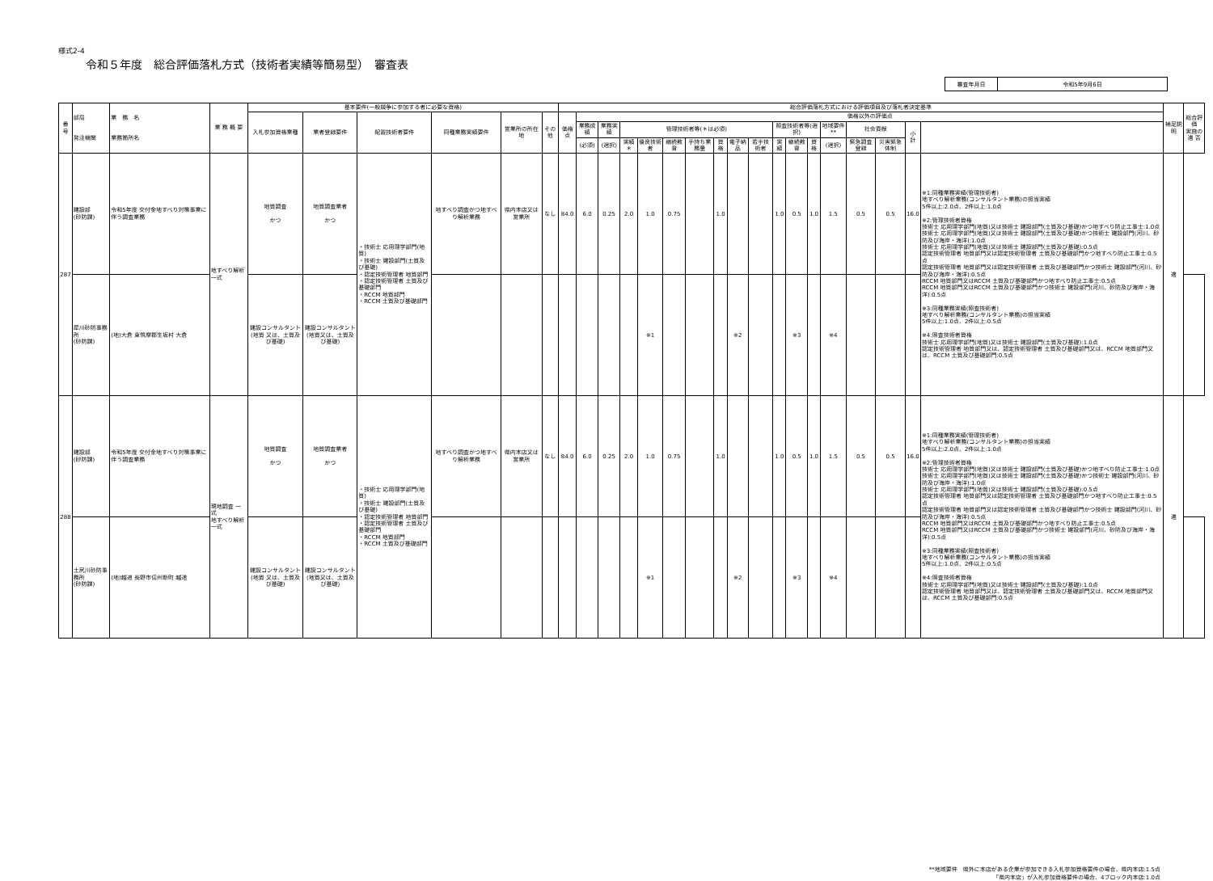様式2-4
令和５年度　総合評価落札方式（技術者実績等簡易型）　審査表
審査年月日 令和5年9月6日
| 番号 | 部局 発注機関 | 業 務 名 業務箇所名 | 業 務 概 要 | 基本要件(一般競争に参加する者に必要な資格) | | | | | | 総合評価落札方式における評価項目及び落札者決定基準 | | | | | | | | | | | | | | | | | | 補足説明 | 総合評価 実施の 適 否 |
| --- | --- | --- | --- | --- | --- | --- | --- | --- | --- | --- | --- | --- | --- | --- | --- | --- | --- | --- | --- | --- | --- | --- | --- | --- | --- | --- | --- | --- | --- |
| | | | | 入札参加資格業種 | 業者登録要件 | 配置技術者要件 | 同種業務実績要件 | 営業所の所在地 | その他 | 価格点 | 価格以外の評価点 | | | | | | | | | | | | | | | | | | |
| | | | | | | | | | | | 業務成績 | 業務実績 | 管理技術者等(＊は必須) | | | | | | | 照査技術者等(選択) | | | 地域要件** | 社会貢献 | | 小 計 | | | |
| | | | | | | | | | | | (必須) | (選択) | 実績＊ | 優良技術者 | 継続教育 | 手持ち業務量 | 資格 | 電子納品 | 若手技術者 | 実績 | 継続教育 | 資格 | (選択) | 緊急調査登録 | 災害緊急体制 | | | | |
| 287 | 建設部 (砂防課) | 令和5年度 交付金地すべり対策事業に伴う調査業務 | 地すべり解析 一式 | 地質調査 かつ | 地質調査業者 かつ | ・技術士 応用理学部門(地質) ・技術士 建設部門(土質及び基礎) ・認定技術管理者 地質部門 ・認定技術管理者 土質及び基礎部門 ・RCCM 地質部門 ・RCCM 土質及び基礎部門 | 地すべり調査かつ地すべり解析業務 | 県内本店又は営業所 | なし | 84.0 | 6.0 | 0.25 | 2.0 | 1.0 | 0.75 | | 1.0 | | | 1.0 | 0.5 | 1.0 | 1.5 | 0.5 | 0.5 | 16.0 | ※1:同種業務実績(管理技術者) 地すべり解析業務(コンサルタント業務)の担当実績 5件以上:2.0点、2件以上:1.0点 ※2:管理技術者資格 技術士 応用理学部門(地質)又は技術士 建設部門(土質及び基礎)かつ地すべり防止工事士:1.0点 技術士 応用理学部門(地質)又は技術士 建設部門(土質及び基礎)かつ技術士 建設部門(河川、砂防及び海岸・海洋):1.0点 技術士 応用理学部門(地質)又は技術士 建設部門(土質及び基礎):0.5点 認定技術管理者 地質部門又は認定技術管理者 土質及び基礎部門かつ地すべり防止工事士:0.5点 認定技術管理者 地質部門又は認定技術管理者 土質及び基礎部門かつ技術士 建設部門(河川、砂防及び海岸・海洋):0.5点 RCCM 地質部門又はRCCM 土質及び基礎部門かつ地すべり防止工事士:0.5点 RCCM 地質部門又はRCCM 土質及び基礎部門かつ技術士 建設部門(河川、砂防及び海岸・海洋):0.5点 ※3:同種業務実績(照査技術者) 地すべり解析業務(コンサルタント業務)の担当実績 5件以上:1.0点、2件以上:0.5点 ※4:照査技術者資格 技術士 応用理学部門(地質)又は技術士 建設部門(土質及び基礎):1.0点 認定技術管理者 地質部門又は、認定技術管理者 土質及び基礎部門又は、RCCM 地質部門又は、RCCM 土質及び基礎部門:0.5点 | 適 | |
| | 犀川砂防事務所 (砂防課) | (地)大倉 東筑摩郡生坂村 大倉 | | 建設コンサルタント (地質 又は、土質及び基礎) | 建設コンサルタント (地質又は、土質及び基礎) | | | | | | | | | ※1 | | | | ※2 | | | ※3 | | ※4 | | | | | | |
| 288 | 建設部 (砂防課) | 令和5年度 交付金地すべり対策事業に伴う調査業務 | 現地調査 一式 地すべり解析 一式 | 地質調査 かつ | 地質調査業者 かつ | ・技術士 応用理学部門(地質) ・技術士 建設部門(土質及び基礎) ・認定技術管理者 地質部門 ・認定技術管理者 土質及び基礎部門 ・RCCM 地質部門 ・RCCM 土質及び基礎部門 | 地すべり調査かつ地すべり解析業務 | 県内本店又は営業所 | なし | 84.0 | 6.0 | 0.25 | 2.0 | 1.0 | 0.75 | | 1.0 | | | 1.0 | 0.5 | 1.0 | 1.5 | 0.5 | 0.5 | 16.0 | ※1:同種業務実績(管理技術者) 地すべり解析業務(コンサルタント業務)の担当実績 5件以上:2.0点、2件以上:1.0点 ※2:管理技術者資格 技術士 応用理学部門(地質)又は技術士 建設部門(土質及び基礎)かつ地すべり防止工事士:1.0点 技術士 応用理学部門(地質)又は技術士 建設部門(土質及び基礎)かつ技術士 建設部門(河川、砂防及び海岸・海洋):1.0点 技術士 応用理学部門(地質)又は技術士 建設部門(土質及び基礎):0.5点 認定技術管理者 地質部門又は認定技術管理者 土質及び基礎部門かつ地すべり防止工事士:0.5点 認定技術管理者 地質部門又は認定技術管理者 土質及び基礎部門かつ技術士 建設部門(河川、砂防及び海岸・海洋):0.5点 RCCM 地質部門又はRCCM 土質及び基礎部門かつ地すべり防止工事士:0.5点 RCCM 地質部門又はRCCM 土質及び基礎部門かつ技術士 建設部門(河川、砂防及び海岸・海洋):0.5点 ※3:同種業務実績(照査技術者) 地すべり解析業務(コンサルタント業務)の担当実績 5件以上:1.0点、2件以上:0.5点 ※4:照査技術者資格 技術士 応用理学部門(地質)又は技術士 建設部門(土質及び基礎):1.0点 認定技術管理者 地質部門又は、認定技術管理者 土質及び基礎部門又は、RCCM 地質部門又は、RCCM 土質及び基礎部門:0.5点 | 適 | |
| | 土尻川砂防事務所 (砂防課) | (地)越道 長野市信州新町 越道 | | 建設コンサルタント (地質 又は、土質及び基礎) | 建設コンサルタント (地質又は、土質及び基礎) | | | | | | | | | ※1 | | | | ※2 | | | ※3 | | ※4 | | | | | | |
**地域要件　県外に本店がある企業が参加できる入札参加資格要件の場合、県内本店:1.5点
「県内本店」が入札参加資格要件の場合、4ブロック内本店:1.0点